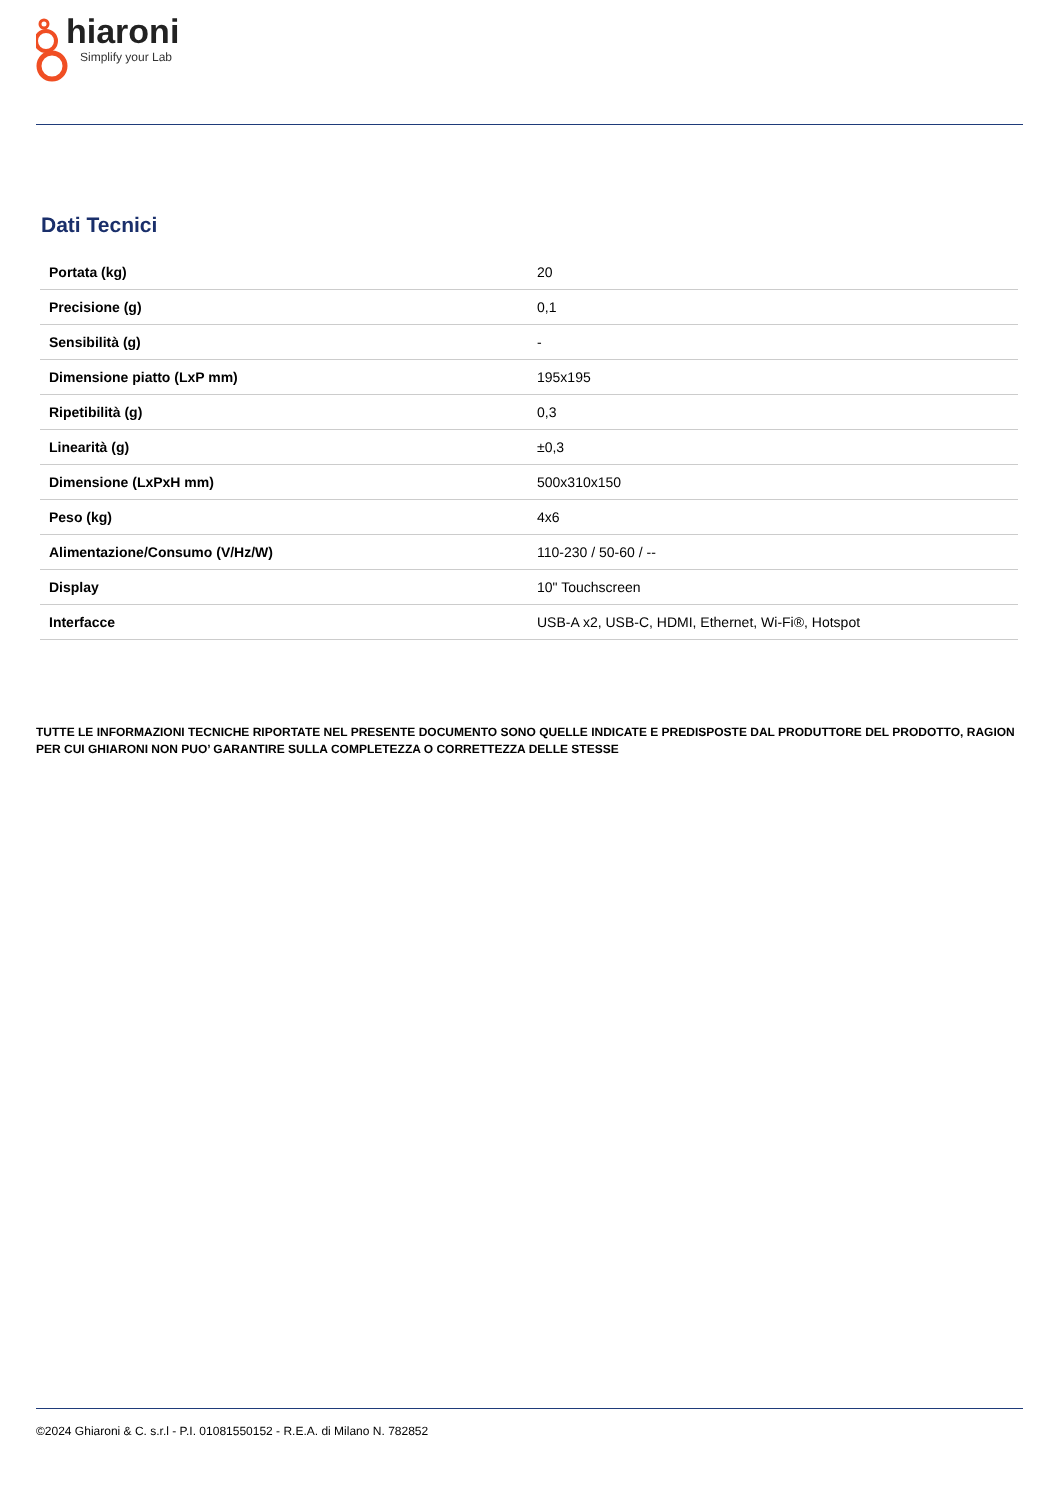hiaroni
Simplify your Lab
Dati Tecnici
| Portata (kg) | 20 |
| Precisione (g) | 0,1 |
| Sensibilità (g) | - |
| Dimensione piatto (LxP mm) | 195x195 |
| Ripetibilità (g) | 0,3 |
| Linearità (g) | ±0,3 |
| Dimensione (LxPxH mm) | 500x310x150 |
| Peso (kg) | 4x6 |
| Alimentazione/Consumo (V/Hz/W) | 110-230 / 50-60 / -- |
| Display | 10" Touchscreen |
| Interfacce | USB-A x2, USB-C, HDMI, Ethernet, Wi-Fi®, Hotspot |
TUTTE LE INFORMAZIONI TECNICHE RIPORTATE NEL PRESENTE DOCUMENTO SONO QUELLE INDICATE E PREDISPOSTE DAL PRODUTTORE DEL PRODOTTO, RAGION PER CUI GHIARONI NON PUO’ GARANTIRE SULLA COMPLETEZZA O CORRETTEZZA DELLE STESSE
©2024 Ghiaroni & C. s.r.l - P.I. 01081550152 - R.E.A. di Milano N. 782852